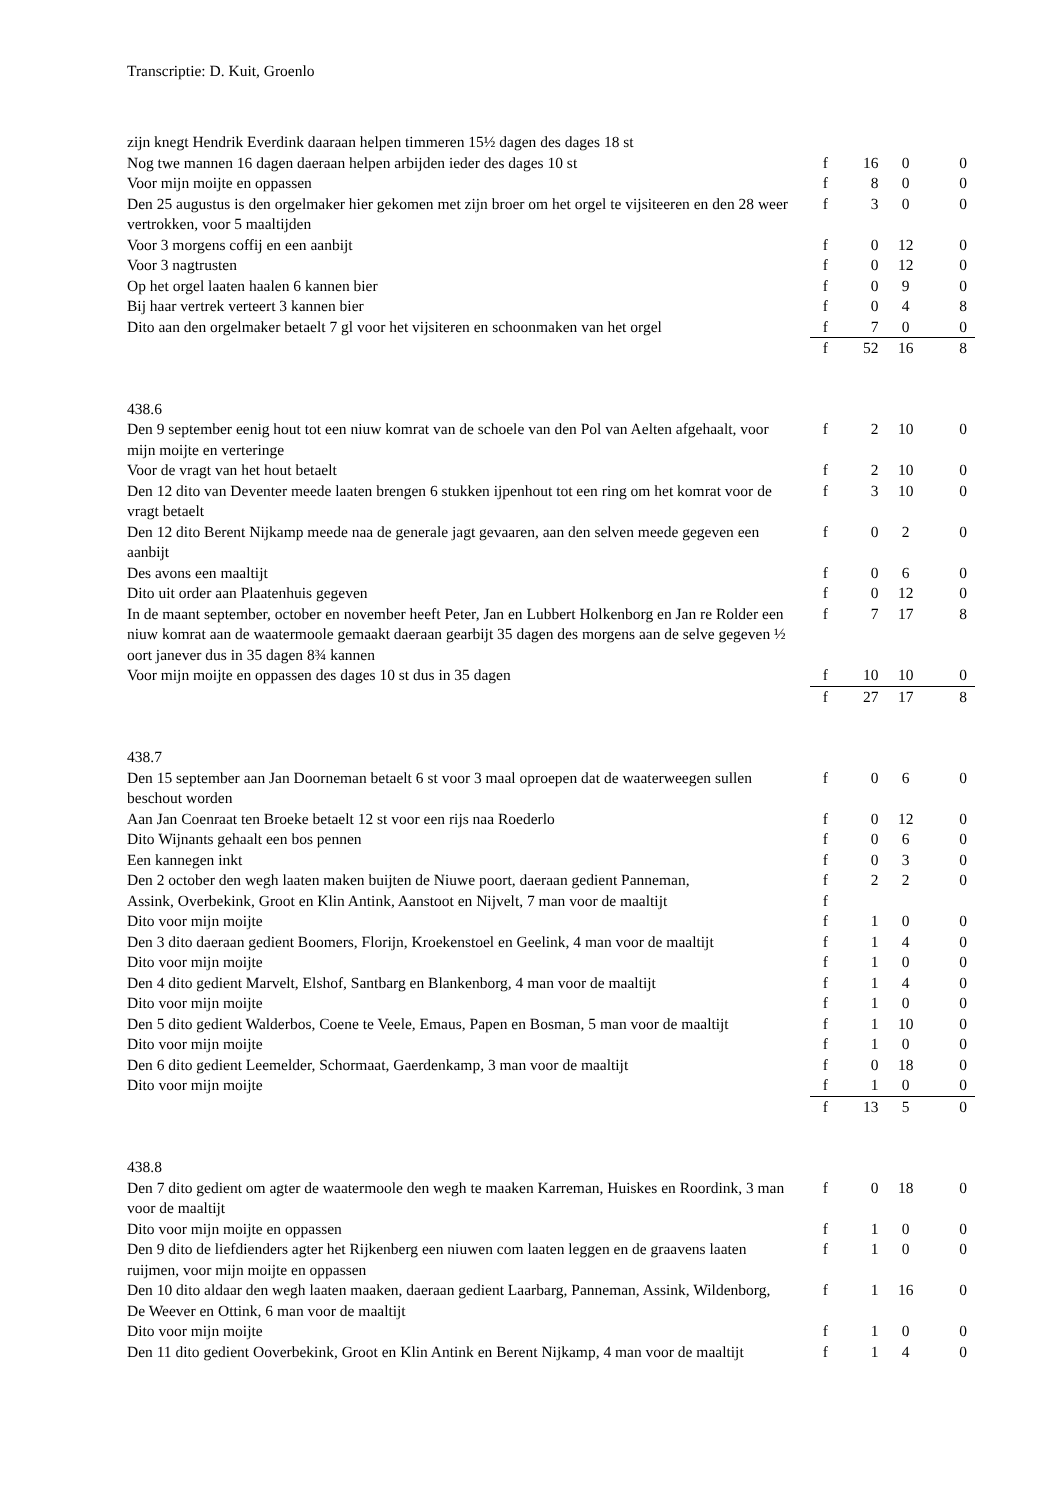Transcriptie: D. Kuit, Groenlo
| zijn knegt Hendrik Everdink daaraan helpen timmeren 15½ dagen des dages 18 st | | | | |
| Nog twe mannen 16 dagen daeraan helpen arbijden ieder des dages 10 st | f | 16 | 0 | 0 |
| Voor mijn moijte en oppassen | f | 8 | 0 | 0 |
| Den 25 augustus is den orgelmaker hier gekomen met zijn broer om het orgel te vijsiteeren en den 28 weer vertrokken, voor 5 maaltijden | f | 3 | 0 | 0 |
| Voor 3 morgens coffij en een aanbijt | f | 0 | 12 | 0 |
| Voor 3 nagtrusten | f | 0 | 12 | 0 |
| Op het orgel laaten haalen 6 kannen bier | f | 0 | 9 | 0 |
| Bij haar vertrek verteert 3 kannen bier | f | 0 | 4 | 8 |
| Dito aan den orgelmaker betaelt 7 gl voor het vijsiteren en schoonmaken van het orgel | f | 7 | 0 | 0 |
| | f | 52 | 16 | 8 |
| 438.6 | | | | |
| Den 9 september eenig hout tot een niuw komrat van de schoele van den Pol van Aelten afgehaalt, voor mijn moijte en verteringe | f | 2 | 10 | 0 |
| Voor de vragt van het hout betaelt | f | 2 | 10 | 0 |
| Den 12 dito van Deventer meede laaten brengen 6 stukken ijpenhout tot een ring om het komrat voor de vragt betaelt | f | 3 | 10 | 0 |
| Den 12 dito Berent Nijkamp meede naa de generale jagt gevaaren, aan den selven meede gegeven een aanbijt | f | 0 | 2 | 0 |
| Des avons een maaltijt | f | 0 | 6 | 0 |
| Dito uit order aan Plaatenhuis gegeven | f | 0 | 12 | 0 |
| In de maant september, october en november heeft Peter, Jan en Lubbert Holkenborg en Jan re Rolder een niuw komrat aan de waatermoole gemaakt daeraan gearbijt 35 dagen des morgens aan de selve gegeven ½ oort janever dus in 35 dagen 8¾ kannen | f | 7 | 17 | 8 |
| Voor mijn moijte en oppassen des dages 10 st dus in 35 dagen | f | 10 | 10 | 0 |
| | f | 27 | 17 | 8 |
| 438.7 | | | | |
| Den 15 september aan Jan Doorneman betaelt 6 st voor 3 maal oproepen dat de waaterweegen sullen beschout worden | f | 0 | 6 | 0 |
| Aan Jan Coenraat ten Broeke betaelt 12 st voor een rijs naa Roederlo | f | 0 | 12 | 0 |
| Dito Wijnants gehaalt een bos pennen | f | 0 | 6 | 0 |
| Een kannegen inkt | f | 0 | 3 | 0 |
| Den 2 october den wegh laaten maken buijten de Niuwe poort, daeraan gedient Panneman, | f | 2 | 2 | 0 |
| Assink, Overbekink, Groot en Klin Antink, Aanstoot en Nijvelt, 7 man voor de maaltijt | f | | | |
| Dito voor mijn moijte | f | 1 | 0 | 0 |
| Den 3 dito daeraan gedient Boomers, Florijn, Kroekenstoel en Geelink, 4 man voor de maaltijt | f | 1 | 4 | 0 |
| Dito voor mijn moijte | f | 1 | 0 | 0 |
| Den 4 dito gedient Marvelt, Elshof, Santbarg en Blankenborg, 4 man voor de maaltijt | f | 1 | 4 | 0 |
| Dito voor mijn moijte | f | 1 | 0 | 0 |
| Den 5 dito gedient Walderbos, Coene te Veele, Emaus, Papen en Bosman, 5 man voor de maaltijt | f | 1 | 10 | 0 |
| Dito voor mijn moijte | f | 1 | 0 | 0 |
| Den 6 dito gedient Leemelder, Schormaat, Gaerdenkamp, 3 man voor de maaltijt | f | 0 | 18 | 0 |
| Dito voor mijn moijte | f | 1 | 0 | 0 |
| | f | 13 | 5 | 0 |
| 438.8 | | | | |
| Den 7 dito gedient om agter de waatermoole den wegh te maaken Karreman, Huiskes en Roordink, 3 man voor de maaltijt | f | 0 | 18 | 0 |
| Dito voor mijn moijte en oppassen | f | 1 | 0 | 0 |
| Den 9 dito de liefdienders agter het Rijkenberg een niuwen com laaten leggen en de graavens laaten ruijmen, voor mijn moijte en oppassen | f | 1 | 0 | 0 |
| Den 10 dito aldaar den wegh laaten maaken, daeraan gedient Laarbarg, Panneman, Assink, Wildenborg, De Weever en Ottink, 6 man voor de maaltijt | f | 1 | 16 | 0 |
| Dito voor mijn moijte | f | 1 | 0 | 0 |
| Den 11 dito gedient Ooverbekink, Groot en Klin Antink en Berent Nijkamp, 4 man voor de maaltijt | f | 1 | 4 | 0 |